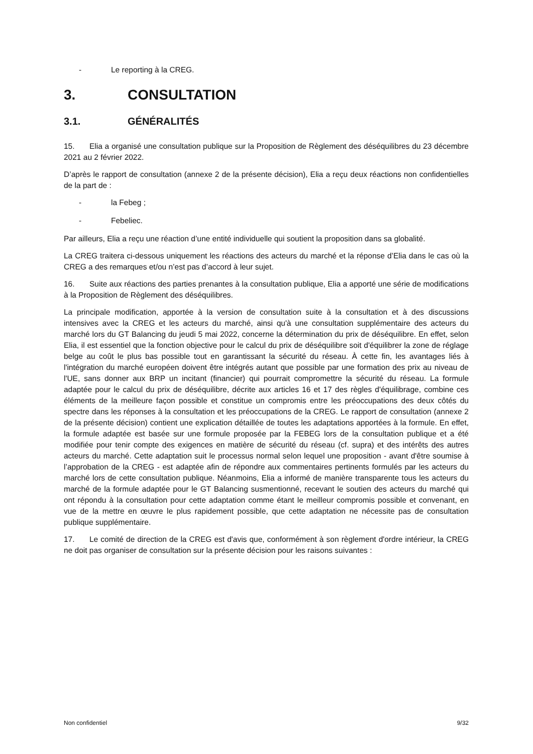- Le reporting à la CREG.
3. CONSULTATION
3.1. GÉNÉRALITÉS
15. Elia a organisé une consultation publique sur la Proposition de Règlement des déséquilibres du 23 décembre 2021 au 2 février 2022.
D’après le rapport de consultation (annexe 2 de la présente décision), Elia a reçu deux réactions non confidentielles de la part de :
- la Febeg ;
- Febeliec.
Par ailleurs, Elia a reçu une réaction d’une entité individuelle qui soutient la proposition dans sa globalité.
La CREG traitera ci-dessous uniquement les réactions des acteurs du marché et la réponse d’Elia dans le cas où la CREG a des remarques et/ou n’est pas d’accord à leur sujet.
16. Suite aux réactions des parties prenantes à la consultation publique, Elia a apporté une série de modifications à la Proposition de Règlement des déséquilibres.
La principale modification, apportée à la version de consultation suite à la consultation et à des discussions intensives avec la CREG et les acteurs du marché, ainsi qu'à une consultation supplémentaire des acteurs du marché lors du GT Balancing du jeudi 5 mai 2022, concerne la détermination du prix de déséquilibre. En effet, selon Elia, il est essentiel que la fonction objective pour le calcul du prix de déséquilibre soit d'équilibrer la zone de réglage belge au coût le plus bas possible tout en garantissant la sécurité du réseau. À cette fin, les avantages liés à l'intégration du marché européen doivent être intégrés autant que possible par une formation des prix au niveau de l'UE, sans donner aux BRP un incitant (financier) qui pourrait compromettre la sécurité du réseau. La formule adaptée pour le calcul du prix de déséquilibre, décrite aux articles 16 et 17 des règles d'équilibrage, combine ces éléments de la meilleure façon possible et constitue un compromis entre les préoccupations des deux côtés du spectre dans les réponses à la consultation et les préoccupations de la CREG. Le rapport de consultation (annexe 2 de la présente décision) contient une explication détaillée de toutes les adaptations apportées à la formule. En effet, la formule adaptée est basée sur une formule proposée par la FEBEG lors de la consultation publique et a été modifiée pour tenir compte des exigences en matière de sécurité du réseau (cf. supra) et des intérêts des autres acteurs du marché. Cette adaptation suit le processus normal selon lequel une proposition - avant d'être soumise à l’approbation de la CREG - est adaptée afin de répondre aux commentaires pertinents formulés par les acteurs du marché lors de cette consultation publique. Néanmoins, Elia a informé de manière transparente tous les acteurs du marché de la formule adaptée pour le GT Balancing susmentionné, recevant le soutien des acteurs du marché qui ont répondu à la consultation pour cette adaptation comme étant le meilleur compromis possible et convenant, en vue de la mettre en œuvre le plus rapidement possible, que cette adaptation ne nécessite pas de consultation publique supplémentaire.
17. Le comité de direction de la CREG est d'avis que, conformément à son règlement d'ordre intérieur, la CREG ne doit pas organiser de consultation sur la présente décision pour les raisons suivantes :
Non confidentiel 9/32